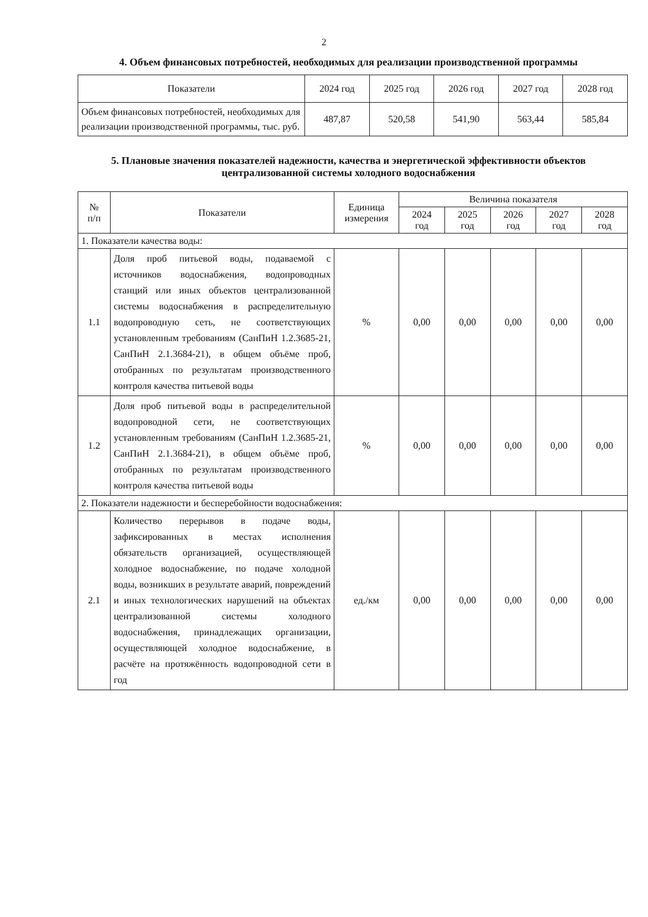2
4. Объем финансовых потребностей, необходимых для реализации производственной программы
| Показатели | 2024 год | 2025 год | 2026 год | 2027 год | 2028 год |
| --- | --- | --- | --- | --- | --- |
| Объем финансовых потребностей, необходимых для реализации производственной программы, тыс. руб. | 487,87 | 520,58 | 541,90 | 563,44 | 585,84 |
5. Плановые значения показателей надежности, качества и энергетической эффективности объектов централизованной системы холодного водоснабжения
| № п/п | Показатели | Единица измерения | Величина показателя | | | | |
| --- | --- | --- | --- | --- | --- | --- | --- |
| | | | 2024 год | 2025 год | 2026 год | 2027 год | 2028 год |
| 1. Показатели качества воды: | | | | | | | |
| 1.1 | Доля проб питьевой воды, подаваемой с источников водоснабжения, водопроводных станций или иных объектов централизованной системы водоснабжения в распределительную водопроводную сеть, не соответствующих установленным требованиям (СанПиН 1.2.3685-21, СанПиН 2.1.3684-21), в общем объёме проб, отобранных по результатам производственного контроля качества питьевой воды | % | 0,00 | 0,00 | 0,00 | 0,00 | 0,00 |
| 1.2 | Доля проб питьевой воды в распределительной водопроводной сети, не соответствующих установленным требованиям (СанПиН 1.2.3685-21, СанПиН 2.1.3684-21), в общем объёме проб, отобранных по результатам производственного контроля качества питьевой воды | % | 0,00 | 0,00 | 0,00 | 0,00 | 0,00 |
| 2. Показатели надежности и бесперебойности водоснабжения: | | | | | | | |
| 2.1 | Количество перерывов в подаче воды, зафиксированных в местах исполнения обязательств организацией, осуществляющей холодное водоснабжение, по подаче холодной воды, возникших в результате аварий, повреждений и иных технологических нарушений на объектах централизованной системы холодного водоснабжения, принадлежащих организации, осуществляющей холодное водоснабжение, в расчёте на протяжённость водопроводной сети в год | ед./км | 0,00 | 0,00 | 0,00 | 0,00 | 0,00 |